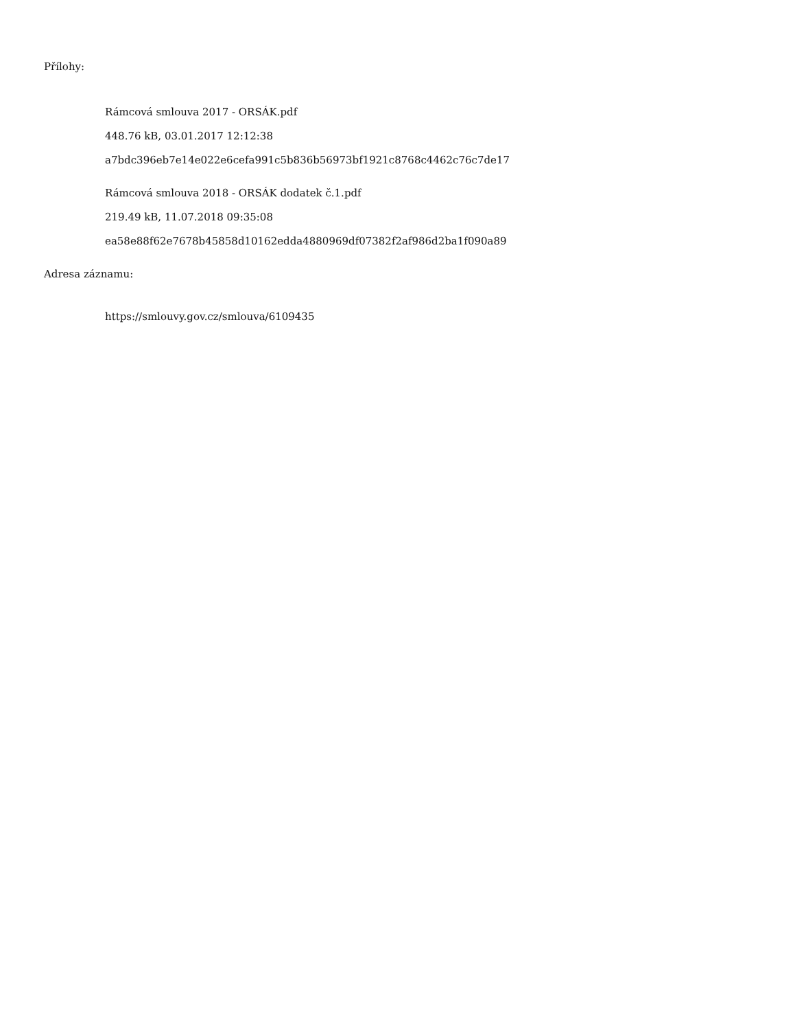Přílohy:
Rámcová smlouva 2017 - ORSÁK.pdf
448.76 kB, 03.01.2017 12:12:38
a7bdc396eb7e14e022e6cefa991c5b836b56973bf1921c8768c4462c76c7de17
Rámcová smlouva 2018 - ORSÁK dodatek č.1.pdf
219.49 kB, 11.07.2018 09:35:08
ea58e88f62e7678b45858d10162edda4880969df07382f2af986d2ba1f090a89
Adresa záznamu:
https://smlouvy.gov.cz/smlouva/6109435